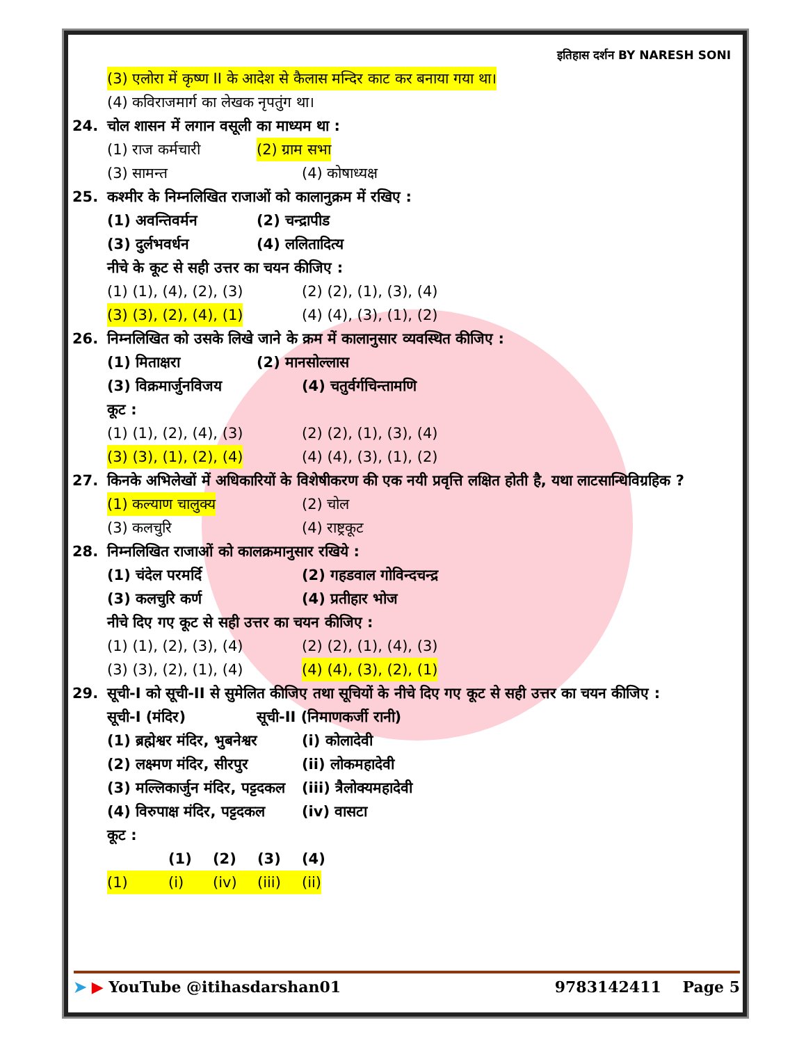इतिहास दर्शन BY NARESH SONI
(3) एलोरा में कृष्ण II के आदेश से कैलास मन्दिर काट कर बनाया गया था।
(4) कविराजमार्ग का लेखक नृपतुंग था।
24. चोल शासन में लगान वसूली का माध्यम था :
(1) राज कर्मचारी (2) ग्राम सभा
(3) सामन्त (4) कोषाध्यक्ष
25. कश्मीर के निम्नलिखित राजाओं को कालानुक्रम में रखिए :
(1) अवन्तिवर्मन (2) चन्द्रापीड
(3) दुर्लभवर्धन (4) ललितादित्य
नीचे के कूट से सही उत्तर का चयन कीजिए :
(1) (1), (4), (2), (3) (2) (2), (1), (3), (4)
(3) (3), (2), (4), (1) (4) (4), (3), (1), (2)
26. निम्नलिखित को उसके लिखे जाने के क्रम में कालानुसार व्यवस्थित कीजिए :
(1) मिताक्षरा (2) मानसोल्लास
(3) विक्रमार्जुनविजय (4) चतुर्वर्गचिन्तामणि
कूट :
(1) (1), (2), (4), (3) (2) (2), (1), (3), (4)
(3) (3), (1), (2), (4) (4) (4), (3), (1), (2)
27. किनके अभिलेखों में अधिकारियों के विशेषीकरण की एक नयी प्रवृत्ति लक्षित होती है, यथा लाटसान्धिविग्रहिक ?
(1) कल्याण चालुक्य (2) चोल
(3) कलचुरि (4) राष्ट्रकूट
28. निम्नलिखित राजाओं को कालक्रमानुसार रखिये :
(1) चंदेल परमर्दि (2) गहडवाल गोविन्दचन्द्र
(3) कलचुरि कर्ण (4) प्रतीहार भोज
नीचे दिए गए कूट से सही उत्तर का चयन कीजिए :
(1) (1), (2), (3), (4) (2) (2), (1), (4), (3)
(3) (3), (2), (1), (4) (4) (4), (3), (2), (1)
29. सूची-I को सूची-II से सुमेलित कीजिए तथा सूचियों के नीचे दिए गए कूट से सही उत्तर का चयन कीजिए :
सूची-I (मंदिर) सूची-II (निमाणकर्जी रानी)
(1) ब्रह्मेश्वर मंदिर, भुबनेश्वर (i) कोलादेवी
(2) लक्ष्मण मंदिर, सीरपुर (ii) लोकमहादेवी
(3) मल्लिकार्जुन मंदिर, पट्टदकल (iii) त्रैलोक्यमहादेवी
(4) विरुपाक्ष मंदिर, पट्टदकल (iv) वासटा
कूट :
(1) (2) (3) (4)
(1) (i) (iv) (iii) (ii)
➤ ▶ YouTube @itihasdarshan01 9783142411 Page 5